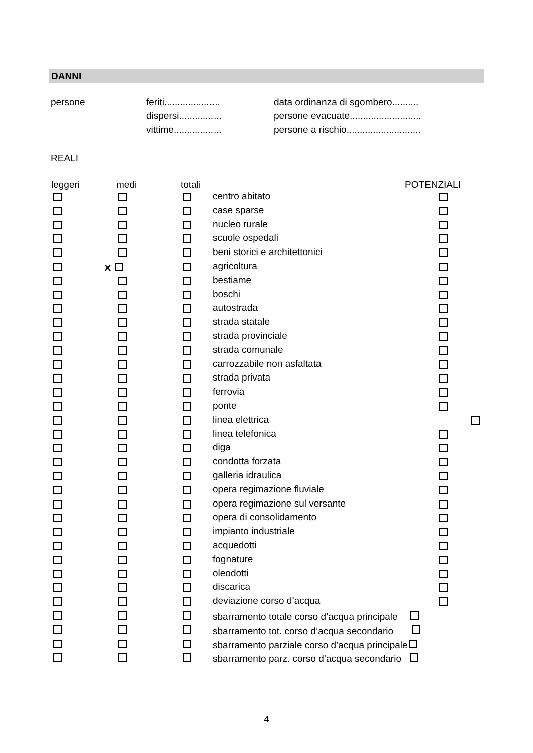DANNI
| persone | feriti..................... | data ordinanza di sgombero.......... |
| | dispersi................ | persone evacuate........................... |
| | vittime.................. | persone a rischio............................ |
REALI
| leggeri | medi | totali | | POTENZIALI |
| --- | --- | --- | --- | --- |
| | | | centro abitato | |
| | | | case sparse | |
| | | | nucleo rurale | |
| | | | scuole ospedali | |
| | | | beni storici e architettonici | |
| | X | | agricoltura | |
| | | | bestiame | |
| | | | boschi | |
| | | | autostrada | |
| | | | strada statale | |
| | | | strada provinciale | |
| | | | strada comunale | |
| | | | carrozzabile non asfaltata | |
| | | | strada privata | |
| | | | ferrovia | |
| | | | ponte | |
| | | | linea elettrica | |
| | | | linea telefonica | |
| | | | diga | |
| | | | condotta forzata | |
| | | | galleria idraulica | |
| | | | opera regimazione fluviale | |
| | | | opera regimazione sul versante | |
| | | | opera di consolidamento | |
| | | | impianto industriale | |
| | | | acquedotti | |
| | | | fognature | |
| | | | oleodotti | |
| | | | discarica | |
| | | | deviazione corso d’acqua | |
| | | | sbarramento totale corso d’acqua principale | |
| | | | sbarramento tot. corso d’acqua secondario | |
| | | | sbarramento parziale corso d’acqua principale | |
| | | | sbarramento parz. corso d’acqua secondario | |
4